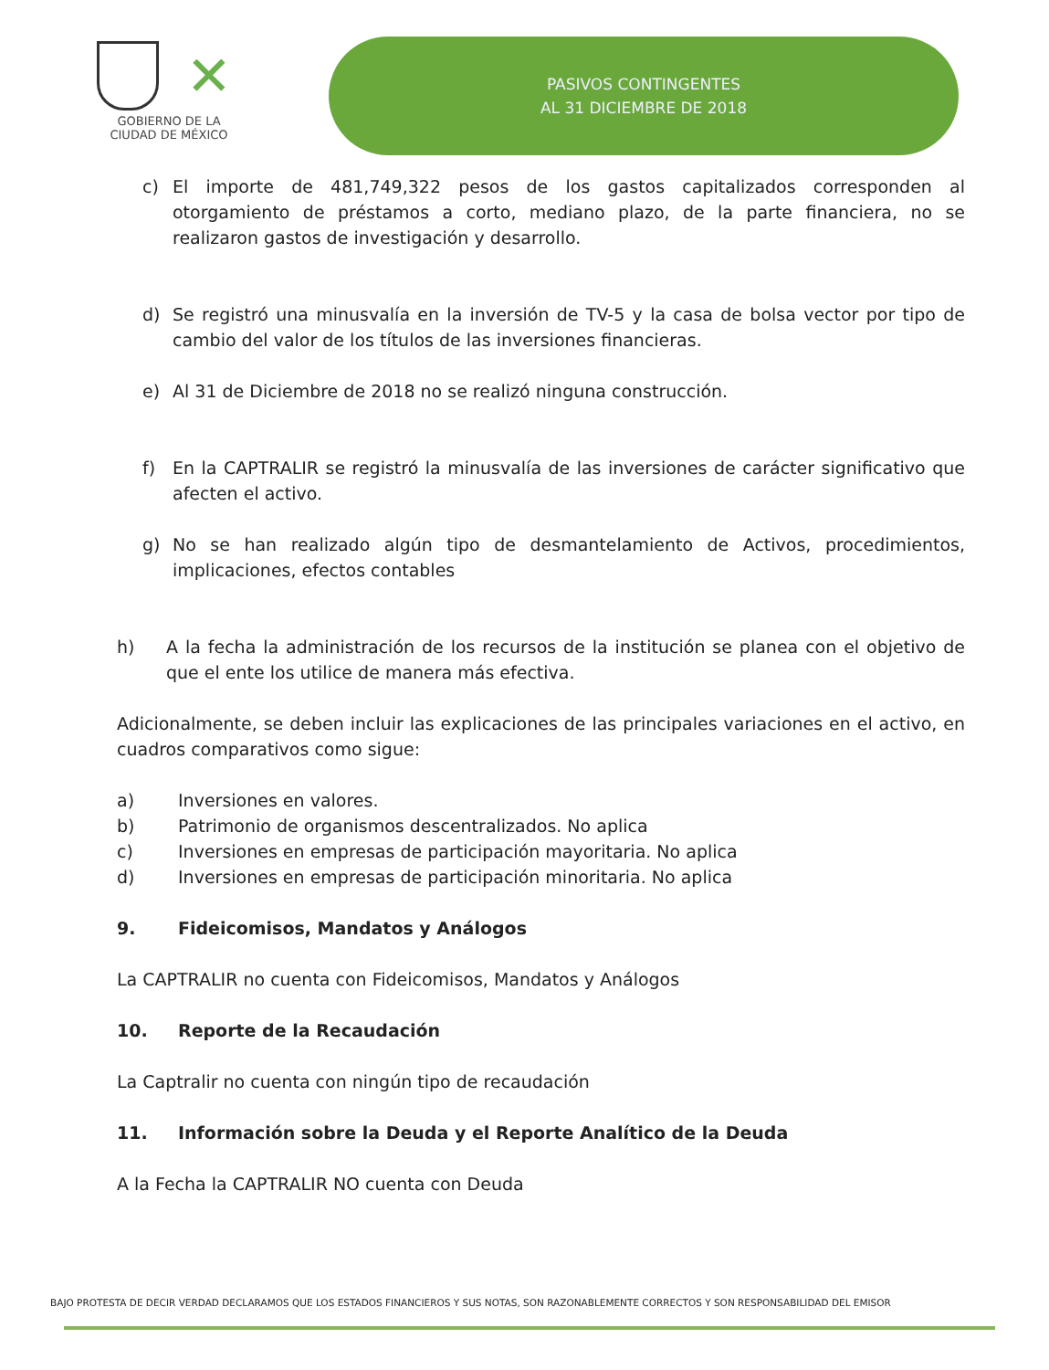✕
GOBIERNO DE LA
CIUDAD DE MÉXICO
PASIVOS CONTINGENTES
AL 31 DICIEMBRE DE 2018
c) El importe de 481,749,322 pesos de los gastos capitalizados corresponden al otorgamiento de préstamos a corto, mediano plazo, de la parte financiera, no se realizaron gastos de investigación y desarrollo.
d) Se registró una minusvalía en la inversión de TV-5 y la casa de bolsa vector por tipo de cambio del valor de los títulos de las inversiones financieras.
e) Al 31 de Diciembre de 2018 no se realizó ninguna construcción.
f) En la CAPTRALIR se registró la minusvalía de las inversiones de carácter significativo que afecten el activo.
g) No se han realizado algún tipo de desmantelamiento de Activos, procedimientos, implicaciones, efectos contables
h) A la fecha la administración de los recursos de la institución se planea con el objetivo de que el ente los utilice de manera más efectiva.
Adicionalmente, se deben incluir las explicaciones de las principales variaciones en el activo, en cuadros comparativos como sigue:
a) Inversiones en valores.
b) Patrimonio de organismos descentralizados. No aplica
c) Inversiones en empresas de participación mayoritaria. No aplica
d) Inversiones en empresas de participación minoritaria. No aplica
9. Fideicomisos, Mandatos y Análogos
La CAPTRALIR no cuenta con Fideicomisos, Mandatos y Análogos
10. Reporte de la Recaudación
La Captralir no cuenta con ningún tipo de recaudación
11. Información sobre la Deuda y el Reporte Analítico de la Deuda
A la Fecha la CAPTRALIR NO cuenta con Deuda
BAJO PROTESTA DE DECIR VERDAD DECLARAMOS QUE LOS ESTADOS FINANCIEROS Y SUS NOTAS, SON RAZONABLEMENTE CORRECTOS Y SON RESPONSABILIDAD DEL EMISOR